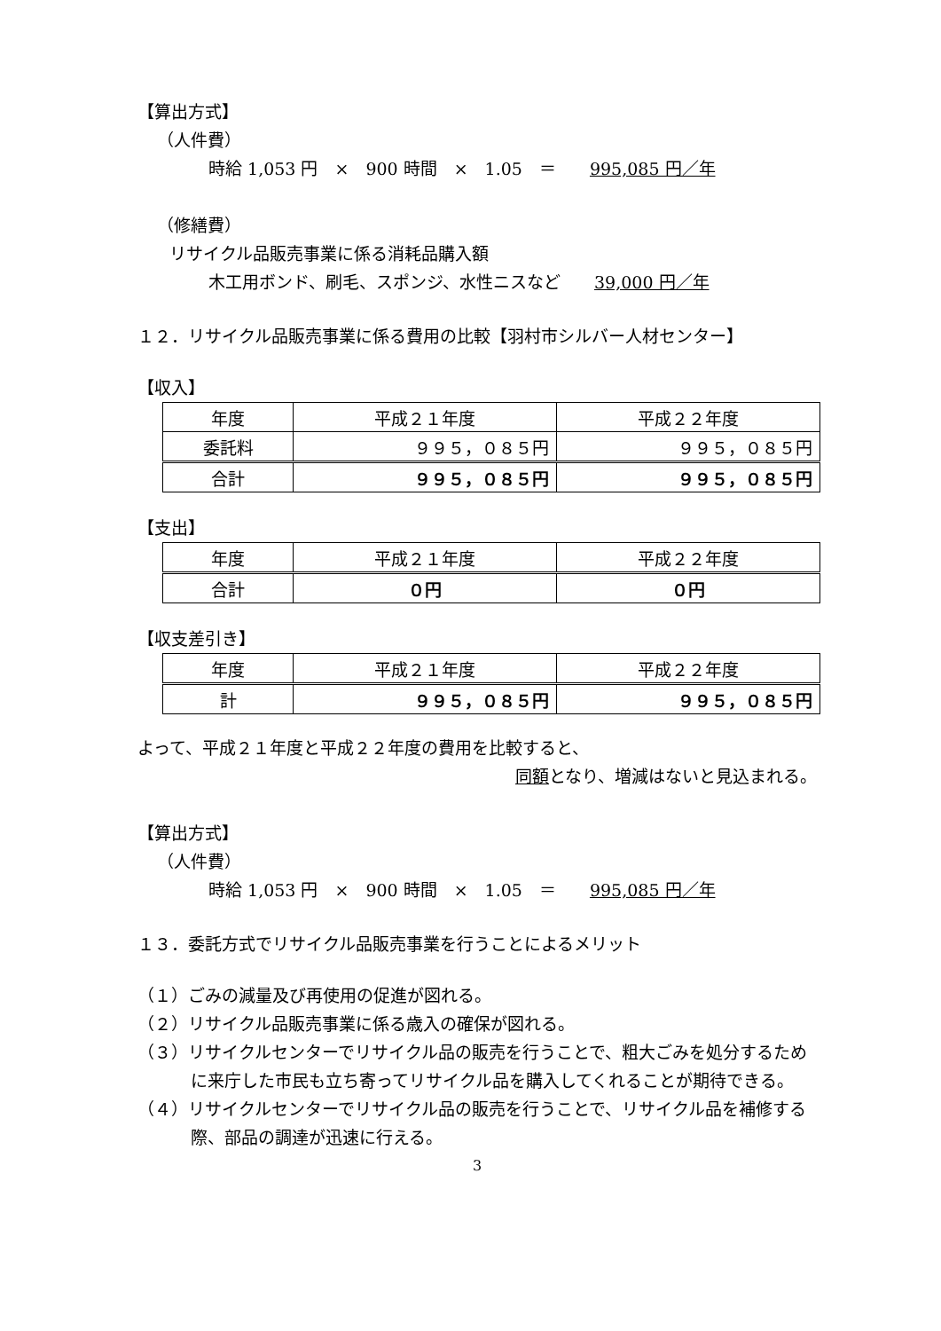【算出方式】
（人件費）
時給 1,053 円　×　900 時間　×　1.05　＝　　995,085 円／年
（修繕費）
リサイクル品販売事業に係る消耗品購入額
木工用ボンド、刷毛、スポンジ、水性ニスなど　　39,000 円／年
１２．リサイクル品販売事業に係る費用の比較【羽村市シルバー人材センター】
【収入】
| 年度 | 平成２１年度 | 平成２２年度 |
| 委託料 | ９９５，０８５円 | ９９５，０８５円 |
| 合計 | ９９５，０８５円 | ９９５，０８５円 |
【支出】
| 年度 | 平成２１年度 | 平成２２年度 |
| 合計 | ０円 | ０円 |
【収支差引き】
| 年度 | 平成２１年度 | 平成２２年度 |
| 計 | ９９５，０８５円 | ９９５，０８５円 |
よって、平成２１年度と平成２２年度の費用を比較すると、
同額となり、増減はないと見込まれる。
【算出方式】
（人件費）
時給 1,053 円　×　900 時間　×　1.05　＝　　995,085 円／年
１３．委託方式でリサイクル品販売事業を行うことによるメリット
（１）ごみの減量及び再使用の促進が図れる。
（２）リサイクル品販売事業に係る歳入の確保が図れる。
（３）リサイクルセンターでリサイクル品の販売を行うことで、粗大ごみを処分するために来庁した市民も立ち寄ってリサイクル品を購入してくれることが期待できる。
（４）リサイクルセンターでリサイクル品の販売を行うことで、リサイクル品を補修する際、部品の調達が迅速に行える。
3